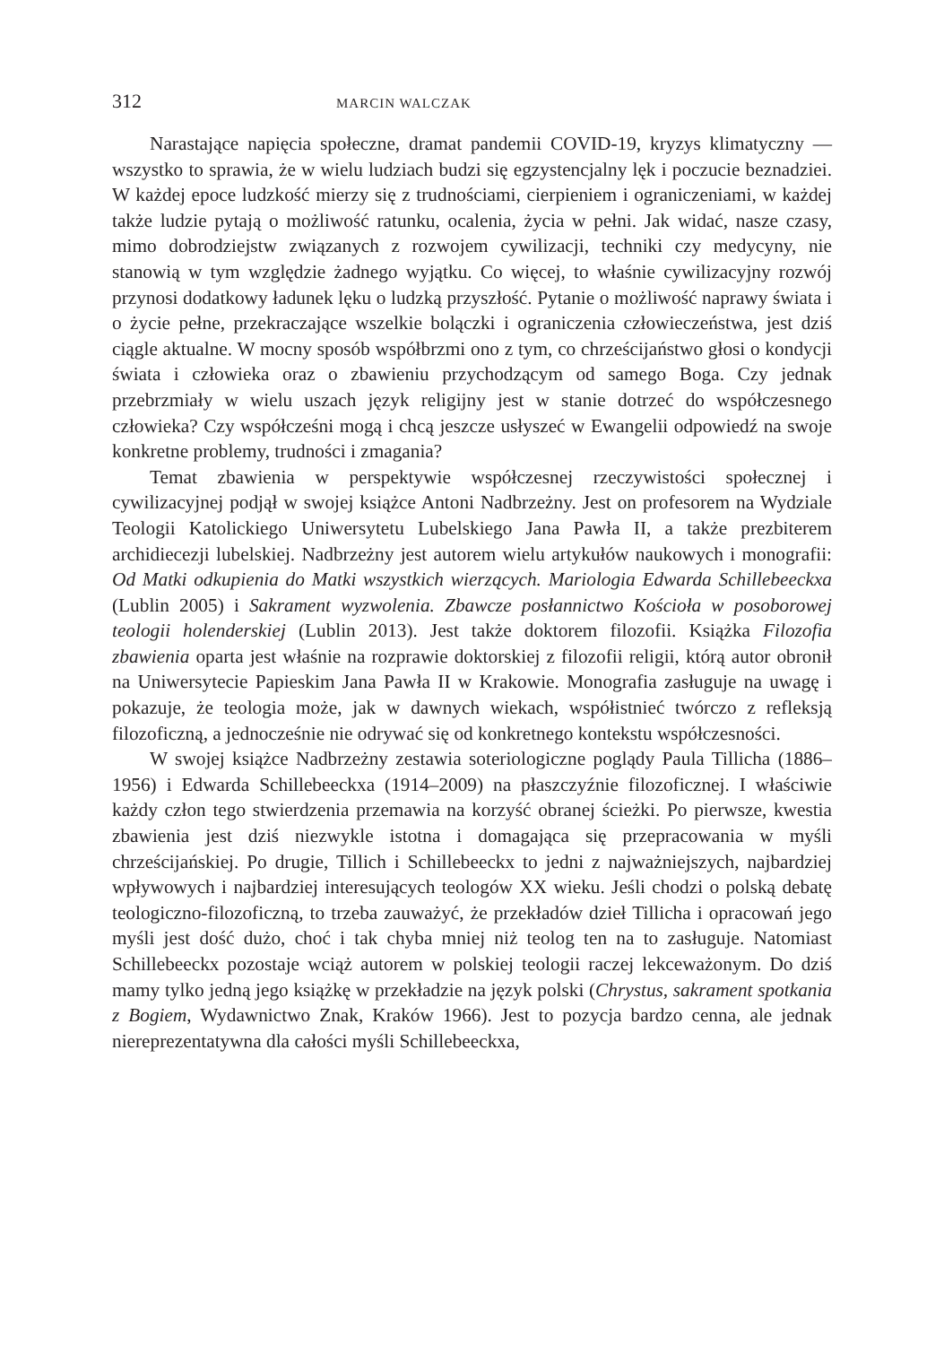312 MARCIN WALCZAK
Narastające napięcia społeczne, dramat pandemii COVID-19, kryzys klimatyczny — wszystko to sprawia, że w wielu ludziach budzi się egzystencjalny lęk i poczucie beznadziei. W każdej epoce ludzkość mierzy się z trudnościami, cierpieniem i ograniczeniami, w każdej także ludzie pytają o możliwość ratunku, ocalenia, życia w pełni. Jak widać, nasze czasy, mimo dobrodziejstw związanych z rozwojem cywilizacji, techniki czy medycyny, nie stanowią w tym względzie żadnego wyjątku. Co więcej, to właśnie cywilizacyjny rozwój przynosi dodatkowy ładunek lęku o ludzką przyszłość. Pytanie o możliwość naprawy świata i o życie pełne, przekraczające wszelkie bolączki i ograniczenia człowieczeństwa, jest dziś ciągle aktualne. W mocny sposób współbrzmi ono z tym, co chrześcijaństwo głosi o kondycji świata i człowieka oraz o zbawieniu przychodzącym od samego Boga. Czy jednak przebrzmiały w wielu uszach język religijny jest w stanie dotrzeć do współczesnego człowieka? Czy współcześni mogą i chcą jeszcze usłyszeć w Ewangelii odpowiedź na swoje konkretne problemy, trudności i zmagania?
Temat zbawienia w perspektywie współczesnej rzeczywistości społecznej i cywilizacyjnej podjął w swojej książce Antoni Nadbrzeżny. Jest on profesorem na Wydziale Teologii Katolickiego Uniwersytetu Lubelskiego Jana Pawła II, a także prezbiterem archidiecezji lubelskiej. Nadbrzeżny jest autorem wielu artykułów naukowych i monografii: Od Matki odkupienia do Matki wszystkich wierzących. Mariologia Edwarda Schillebeeckxa (Lublin 2005) i Sakrament wyzwolenia. Zbawcze posłannictwo Kościoła w posoborowej teologii holenderskiej (Lublin 2013). Jest także doktorem filozofii. Książka Filozofia zbawienia oparta jest właśnie na rozprawie doktorskiej z filozofii religii, którą autor obronił na Uniwersytecie Papieskim Jana Pawła II w Krakowie. Monografia zasługuje na uwagę i pokazuje, że teologia może, jak w dawnych wiekach, współistnieć twórczo z refleksją filozoficzną, a jednocześnie nie odrywać się od konkretnego kontekstu współczesności.
W swojej książce Nadbrzeżny zestawia soteriologiczne poglądy Paula Tillicha (1886–1956) i Edwarda Schillebeeckxa (1914–2009) na płaszczyźnie filozoficznej. I właściwie każdy człon tego stwierdzenia przemawia na korzyść obranej ścieżki. Po pierwsze, kwestia zbawienia jest dziś niezwykle istotna i domagająca się przepracowania w myśli chrześcijańskiej. Po drugie, Tillich i Schillebeeckx to jedni z najważniejszych, najbardziej wpływowych i najbardziej interesujących teologów XX wieku. Jeśli chodzi o polską debatę teologiczno-filozoficzną, to trzeba zauważyć, że przekładów dzieł Tillicha i opracowań jego myśli jest dość dużo, choć i tak chyba mniej niż teolog ten na to zasługuje. Natomiast Schillebeeckx pozostaje wciąż autorem w polskiej teologii raczej lekceważonym. Do dziś mamy tylko jedną jego książkę w przekładzie na język polski (Chrystus, sakrament spotkania z Bogiem, Wydawnictwo Znak, Kraków 1966). Jest to pozycja bardzo cenna, ale jednak niereprezentatywna dla całości myśli Schillebeeckxa,